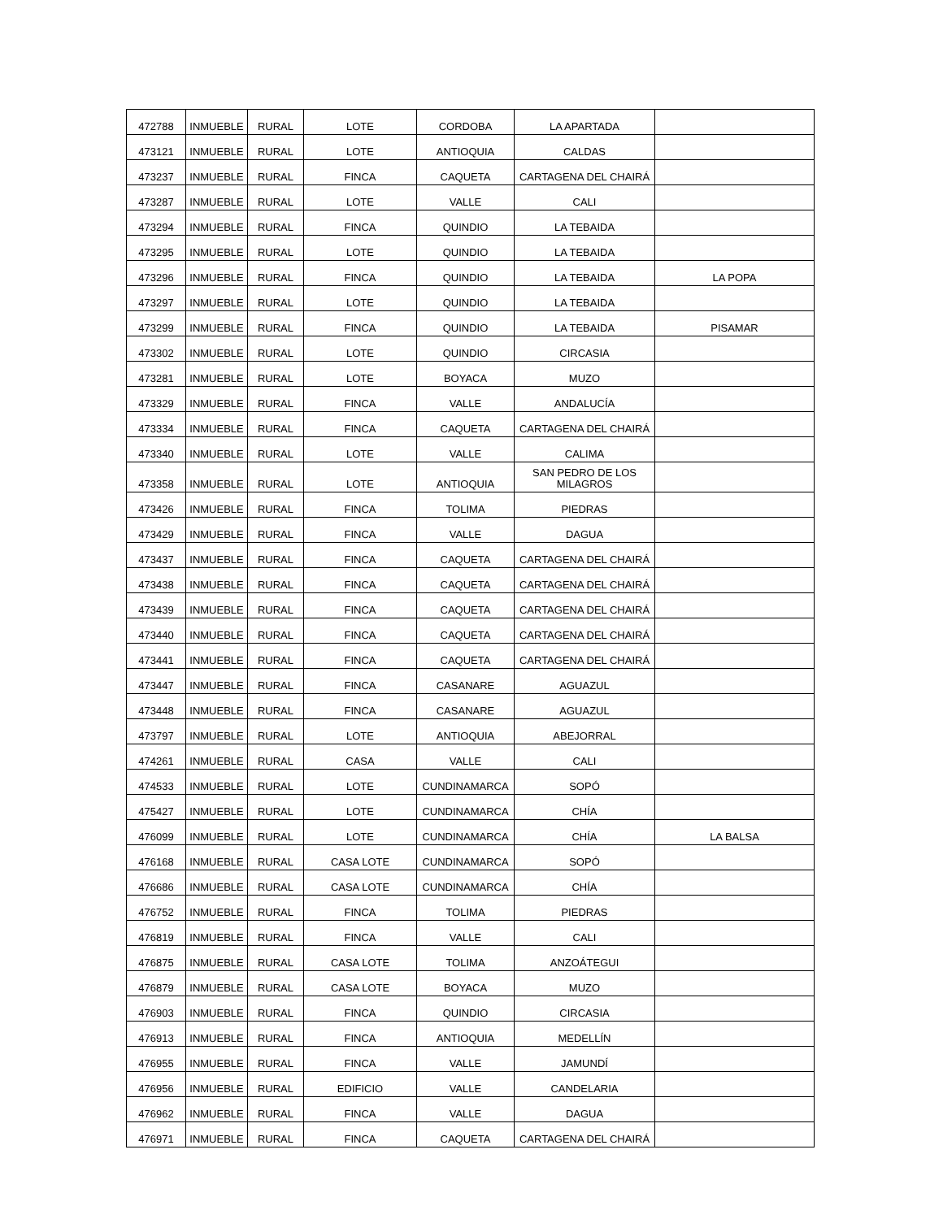| 472788 | INMUEBLE | RURAL | LOTE | CORDOBA | LA APARTADA | |
| 473121 | INMUEBLE | RURAL | LOTE | ANTIOQUIA | CALDAS | |
| 473237 | INMUEBLE | RURAL | FINCA | CAQUETA | CARTAGENA DEL CHAIRÁ | |
| 473287 | INMUEBLE | RURAL | LOTE | VALLE | CALI | |
| 473294 | INMUEBLE | RURAL | FINCA | QUINDIO | LA TEBAIDA | |
| 473295 | INMUEBLE | RURAL | LOTE | QUINDIO | LA TEBAIDA | |
| 473296 | INMUEBLE | RURAL | FINCA | QUINDIO | LA TEBAIDA | LA POPA |
| 473297 | INMUEBLE | RURAL | LOTE | QUINDIO | LA TEBAIDA | |
| 473299 | INMUEBLE | RURAL | FINCA | QUINDIO | LA TEBAIDA | PISAMAR |
| 473302 | INMUEBLE | RURAL | LOTE | QUINDIO | CIRCASIA | |
| 473281 | INMUEBLE | RURAL | LOTE | BOYACA | MUZO | |
| 473329 | INMUEBLE | RURAL | FINCA | VALLE | ANDALUCÍA | |
| 473334 | INMUEBLE | RURAL | FINCA | CAQUETA | CARTAGENA DEL CHAIRÁ | |
| 473340 | INMUEBLE | RURAL | LOTE | VALLE | CALIMA | |
| 473358 | INMUEBLE | RURAL | LOTE | ANTIOQUIA | SAN PEDRO DE LOS MILAGROS | |
| 473426 | INMUEBLE | RURAL | FINCA | TOLIMA | PIEDRAS | |
| 473429 | INMUEBLE | RURAL | FINCA | VALLE | DAGUA | |
| 473437 | INMUEBLE | RURAL | FINCA | CAQUETA | CARTAGENA DEL CHAIRÁ | |
| 473438 | INMUEBLE | RURAL | FINCA | CAQUETA | CARTAGENA DEL CHAIRÁ | |
| 473439 | INMUEBLE | RURAL | FINCA | CAQUETA | CARTAGENA DEL CHAIRÁ | |
| 473440 | INMUEBLE | RURAL | FINCA | CAQUETA | CARTAGENA DEL CHAIRÁ | |
| 473441 | INMUEBLE | RURAL | FINCA | CAQUETA | CARTAGENA DEL CHAIRÁ | |
| 473447 | INMUEBLE | RURAL | FINCA | CASANARE | AGUAZUL | |
| 473448 | INMUEBLE | RURAL | FINCA | CASANARE | AGUAZUL | |
| 473797 | INMUEBLE | RURAL | LOTE | ANTIOQUIA | ABEJORRAL | |
| 474261 | INMUEBLE | RURAL | CASA | VALLE | CALI | |
| 474533 | INMUEBLE | RURAL | LOTE | CUNDINAMARCA | SOPÓ | |
| 475427 | INMUEBLE | RURAL | LOTE | CUNDINAMARCA | CHÍA | |
| 476099 | INMUEBLE | RURAL | LOTE | CUNDINAMARCA | CHÍA | LA BALSA |
| 476168 | INMUEBLE | RURAL | CASA LOTE | CUNDINAMARCA | SOPÓ | |
| 476686 | INMUEBLE | RURAL | CASA LOTE | CUNDINAMARCA | CHÍA | |
| 476752 | INMUEBLE | RURAL | FINCA | TOLIMA | PIEDRAS | |
| 476819 | INMUEBLE | RURAL | FINCA | VALLE | CALI | |
| 476875 | INMUEBLE | RURAL | CASA LOTE | TOLIMA | ANZOÁTEGUI | |
| 476879 | INMUEBLE | RURAL | CASA LOTE | BOYACA | MUZO | |
| 476903 | INMUEBLE | RURAL | FINCA | QUINDIO | CIRCASIA | |
| 476913 | INMUEBLE | RURAL | FINCA | ANTIOQUIA | MEDELLÍN | |
| 476955 | INMUEBLE | RURAL | FINCA | VALLE | JAMUNDÍ | |
| 476956 | INMUEBLE | RURAL | EDIFICIO | VALLE | CANDELARIA | |
| 476962 | INMUEBLE | RURAL | FINCA | VALLE | DAGUA | |
| 476971 | INMUEBLE | RURAL | FINCA | CAQUETA | CARTAGENA DEL CHAIRÁ | |